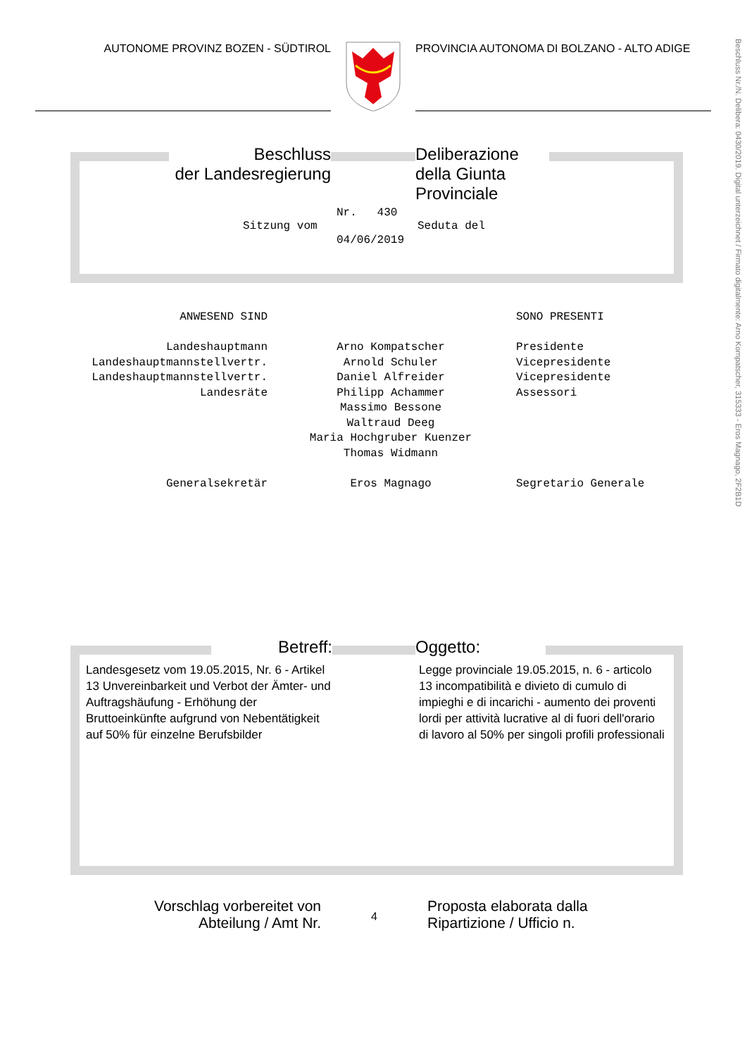AUTONOME PROVINZ BOZEN - SÜDTIROL PROVINCIA AUTONOMA DI BOLZANO - ALTO ADIGE
Beschluss Nr./N. Delibera: 0430/2019. Digital unterzeichnet / Firmato digitalmente: Arno Kompatscher, 315333 - Eros Magnago, 2F2B1D
Beschluss
der Landesregierung
Deliberazione
della Giunta Provinciale
Nr. 430
Sitzung vom Seduta del
04/06/2019
ANWESEND SIND
Landeshauptmann
Landeshauptmannstellvertr.
Landeshauptmannstellvertr.
Landesräte
Generalsekretär
Arno Kompatscher
Arnold Schuler
Daniel Alfreider
Philipp Achammer
Massimo Bessone
Waltraud Deeg
Maria Hochgruber Kuenzer
Thomas Widmann
Eros Magnago
SONO PRESENTI
Presidente
Vicepresidente
Vicepresidente
Assessori
Segretario Generale
Betreff: Oggetto:
Landesgesetz vom 19.05.2015, Nr. 6 - Artikel 13 Unvereinbarkeit und Verbot der Ämter- und Auftragshäufung - Erhöhung der Bruttoeinkünfte aufgrund von Nebentätigkeit auf 50% für einzelne Berufsbilder
Legge provinciale 19.05.2015, n. 6 - articolo 13 incompatibilità e divieto di cumulo di impieghi e di incarichi - aumento dei proventi lordi per attività lucrative al di fuori dell'orario di lavoro al 50% per singoli profili professionali
Vorschlag vorbereitet von Abteilung / Amt Nr.
4
Proposta elaborata dalla
Ripartizione / Ufficio n.